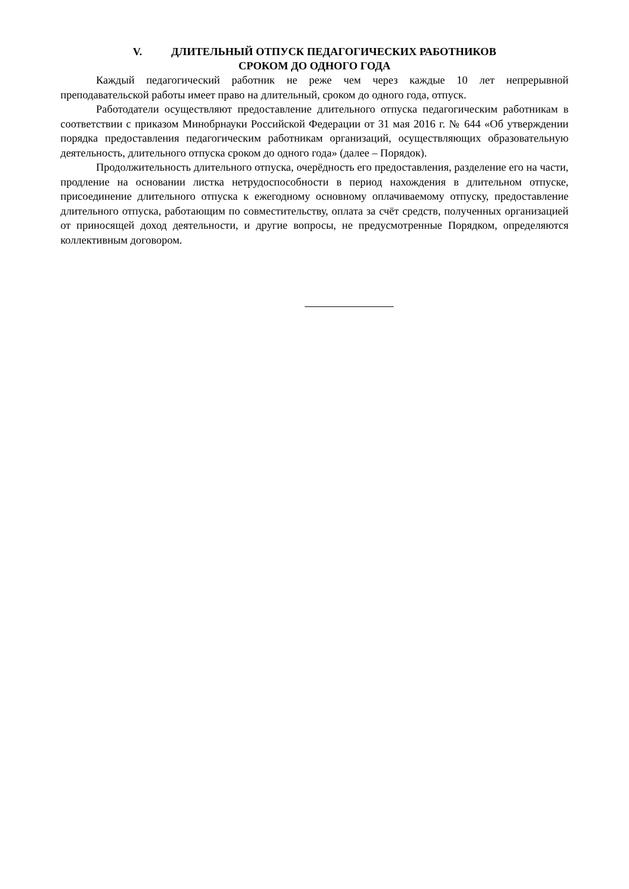V. ДЛИТЕЛЬНЫЙ ОТПУСК ПЕДАГОГИЧЕСКИХ РАБОТНИКОВ
СРОКОМ ДО ОДНОГО ГОДА
Каждый педагогический работник не реже чем через каждые 10 лет непрерывной преподавательской работы имеет право на длительный, сроком до одного года, отпуск.
Работодатели осуществляют предоставление длительного отпуска педагогическим работникам в соответствии с приказом Минобрнауки Российской Федерации от 31 мая 2016 г. № 644 «Об утверждении порядка предоставления педагогическим работникам организаций, осуществляющих образовательную деятельность, длительного отпуска сроком до одного года» (далее – Порядок).
Продолжительность длительного отпуска, очерёдность его предоставления, разделение его на части, продление на основании листка нетрудоспособности в период нахождения в длительном отпуске, присоединение длительного отпуска к ежегодному основному оплачиваемому отпуску, предоставление длительного отпуска, работающим по совместительству, оплата за счёт средств, полученных организацией от приносящей доход деятельности, и другие вопросы, не предусмотренные Порядком, определяются коллективным договором.